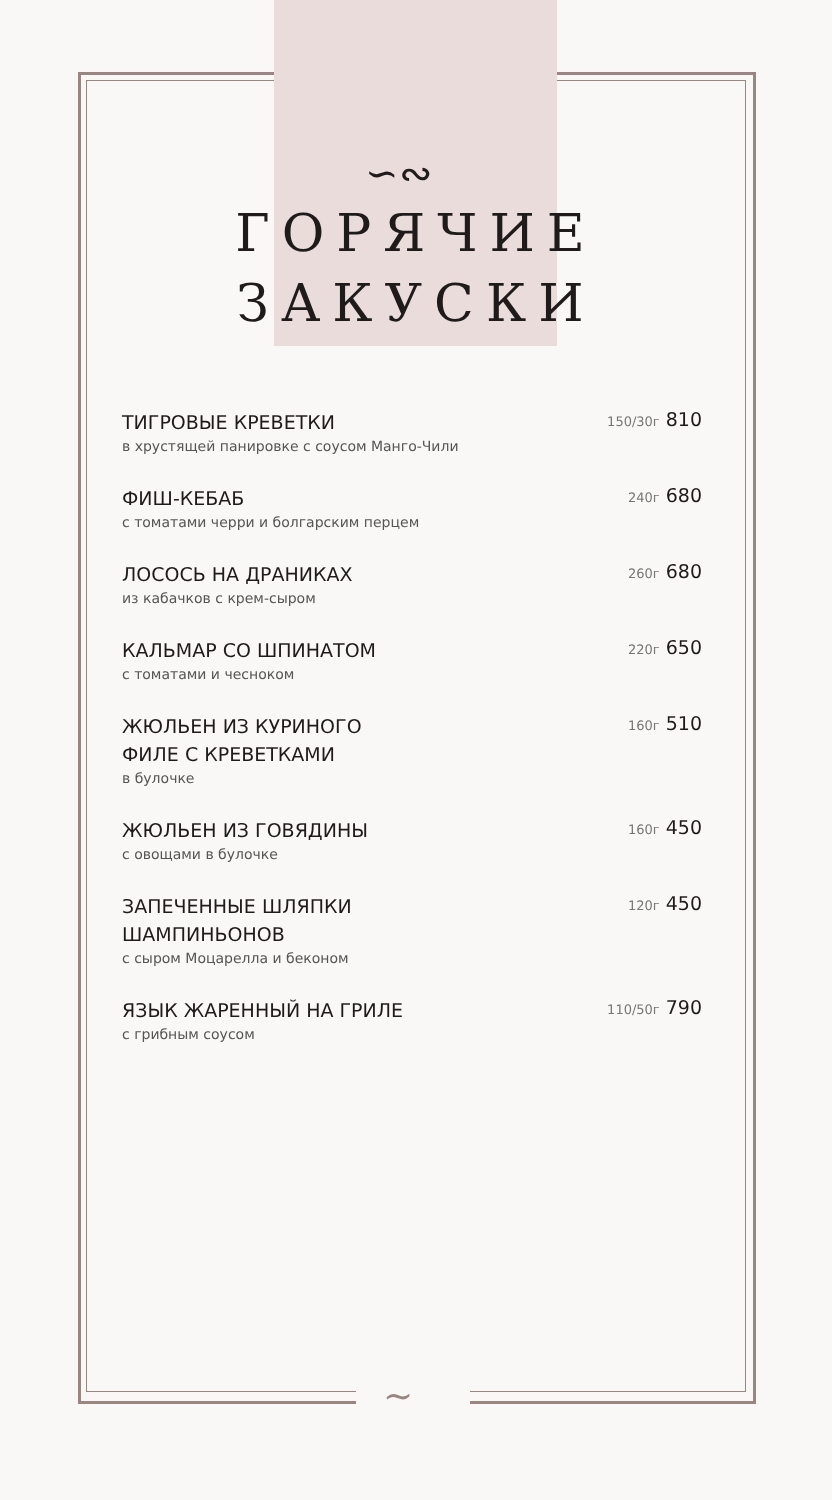∽∾
∼
ГОРЯЧИЕ
ЗАКУСКИ
ТИГРОВЫЕ КРЕВЕТКИ
в хрустящей панировке с соусом Манго-Чили
150/30г 810
ФИШ-КЕБАБ
с томатами черри и болгарским перцем
240г 680
ЛОСОСЬ НА ДРАНИКАХ
из кабачков с крем-сыром
260г 680
КАЛЬМАР СО ШПИНАТОМ
с томатами и чесноком
220г 650
ЖЮЛЬЕН ИЗ КУРИНОГО
ФИЛЕ С КРЕВЕТКАМИ
в булочке
160г 510
ЖЮЛЬЕН ИЗ ГОВЯДИНЫ
с овощами в булочке
160г 450
ЗАПЕЧЕННЫЕ ШЛЯПКИ
ШАМПИНЬОНОВ
с сыром Моцарелла и беконом
120г 450
ЯЗЫК ЖАРЕННЫЙ НА ГРИЛЕ
с грибным соусом
110/50г 790